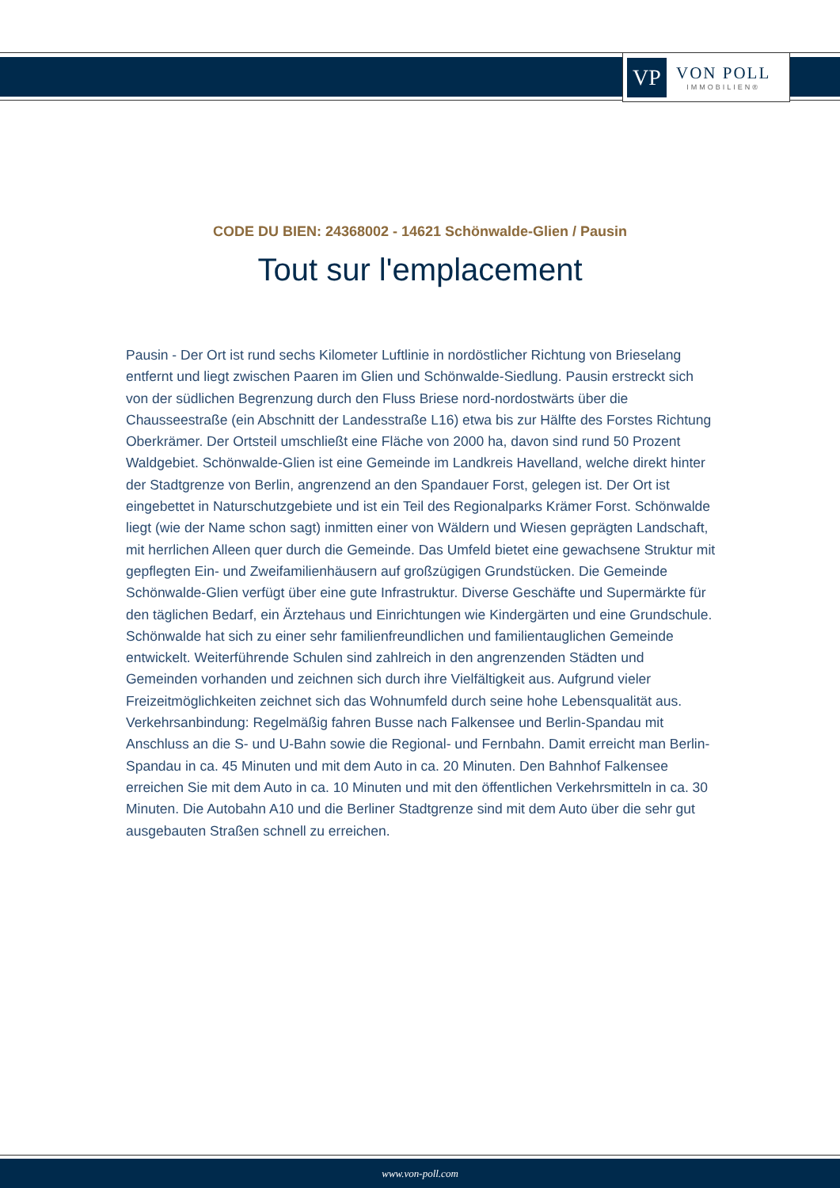VP
VON POLL
IMMOBILIEN®
CODE DU BIEN: 24368002 - 14621 Schönwalde-Glien / Pausin
Tout sur l'emplacement
Pausin - Der Ort ist rund sechs Kilometer Luftlinie in nordöstlicher Richtung von Brieselang entfernt und liegt zwischen Paaren im Glien und Schönwalde-Siedlung. Pausin erstreckt sich von der südlichen Begrenzung durch den Fluss Briese nord-nordostwärts über die Chausseestraße (ein Abschnitt der Landesstraße L16) etwa bis zur Hälfte des Forstes Richtung Oberkrämer. Der Ortsteil umschließt eine Fläche von 2000 ha, davon sind rund 50 Prozent Waldgebiet. Schönwalde-Glien ist eine Gemeinde im Landkreis Havelland, welche direkt hinter der Stadtgrenze von Berlin, angrenzend an den Spandauer Forst, gelegen ist. Der Ort ist eingebettet in Naturschutzgebiete und ist ein Teil des Regionalparks Krämer Forst. Schönwalde liegt (wie der Name schon sagt) inmitten einer von Wäldern und Wiesen geprägten Landschaft, mit herrlichen Alleen quer durch die Gemeinde. Das Umfeld bietet eine gewachsene Struktur mit gepflegten Ein- und Zweifamilienhäusern auf großzügigen Grundstücken. Die Gemeinde Schönwalde-Glien verfügt über eine gute Infrastruktur. Diverse Geschäfte und Supermärkte für den täglichen Bedarf, ein Ärztehaus und Einrichtungen wie Kindergärten und eine Grundschule. Schönwalde hat sich zu einer sehr familienfreundlichen und familientauglichen Gemeinde entwickelt. Weiterführende Schulen sind zahlreich in den angrenzenden Städten und Gemeinden vorhanden und zeichnen sich durch ihre Vielfältigkeit aus. Aufgrund vieler Freizeitmöglichkeiten zeichnet sich das Wohnumfeld durch seine hohe Lebensqualität aus. Verkehrsanbindung: Regelmäßig fahren Busse nach Falkensee und Berlin-Spandau mit Anschluss an die S- und U-Bahn sowie die Regional- und Fernbahn. Damit erreicht man Berlin-Spandau in ca. 45 Minuten und mit dem Auto in ca. 20 Minuten. Den Bahnhof Falkensee erreichen Sie mit dem Auto in ca. 10 Minuten und mit den öffentlichen Verkehrsmitteln in ca. 30 Minuten. Die Autobahn A10 und die Berliner Stadtgrenze sind mit dem Auto über die sehr gut ausgebauten Straßen schnell zu erreichen.
www.von-poll.com